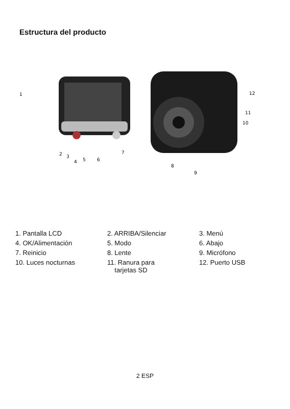Estructura del producto
1
2
3
4
5
6
7
8
9
10
11
12
| 1. Pantalla LCD | 2. ARRIBA/Silenciar | 3. Menú |
| 4. OK/Alimentación | 5. Modo | 6. Abajo |
| 7. Reinicio | 8. Lente | 9. Micrófono |
| 10. Luces nocturnas | 11. Ranura para tarjetas SD | 12. Puerto USB |
2 ESP